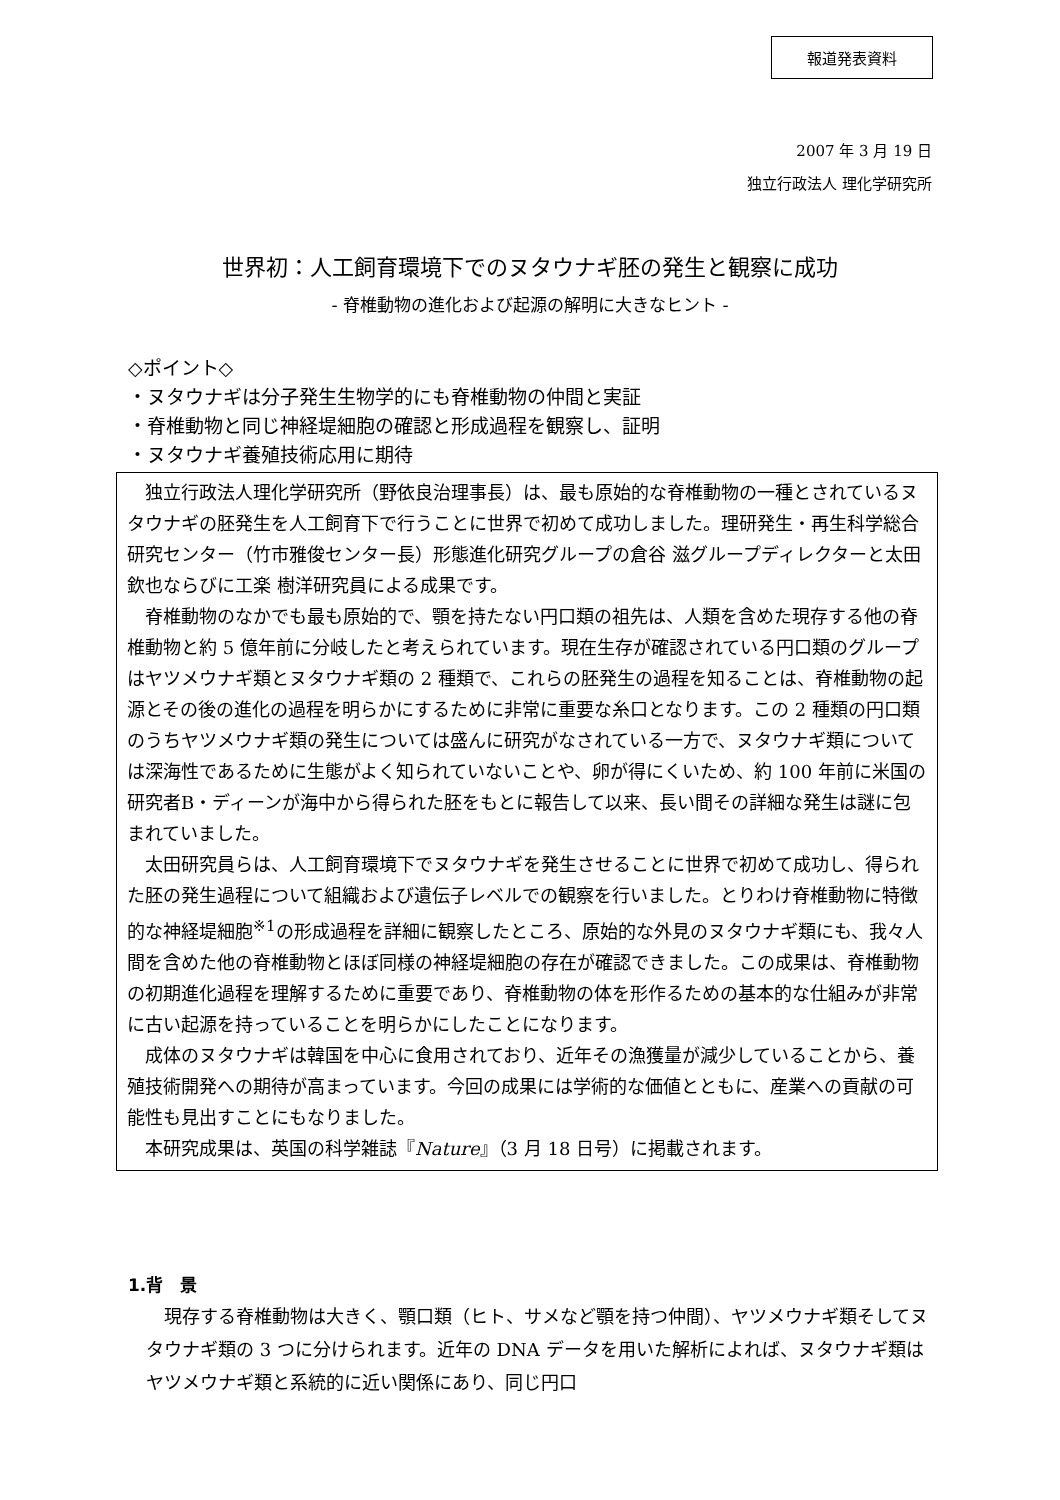報道発表資料
2007 年 3 月 19 日
独立行政法人 理化学研究所
世界初：人工飼育環境下でのヌタウナギ胚の発生と観察に成功
- 脊椎動物の進化および起源の解明に大きなヒント -
◇ポイント◇
・ヌタウナギは分子発生生物学的にも脊椎動物の仲間と実証
・脊椎動物と同じ神経堤細胞の確認と形成過程を観察し、証明
・ヌタウナギ養殖技術応用に期待
独立行政法人理化学研究所（野依良治理事長）は、最も原始的な脊椎動物の一種とされているヌタウナギの胚発生を人工飼育下で行うことに世界で初めて成功しました。理研発生・再生科学総合研究センター（竹市雅俊センター長）形態進化研究グループの倉谷 滋グループディレクターと太田 欽也ならびに工楽 樹洋研究員による成果です。
脊椎動物のなかでも最も原始的で、顎を持たない円口類の祖先は、人類を含めた現存する他の脊椎動物と約 5 億年前に分岐したと考えられています。現在生存が確認されている円口類のグループはヤツメウナギ類とヌタウナギ類の 2 種類で、これらの胚発生の過程を知ることは、脊椎動物の起源とその後の進化の過程を明らかにするために非常に重要な糸口となります。この 2 種類の円口類のうちヤツメウナギ類の発生については盛んに研究がなされている一方で、ヌタウナギ類については深海性であるために生態がよく知られていないことや、卵が得にくいため、約 100 年前に米国の研究者B・ディーンが海中から得られた胚をもとに報告して以来、長い間その詳細な発生は謎に包まれていました。
太田研究員らは、人工飼育環境下でヌタウナギを発生させることに世界で初めて成功し、得られた胚の発生過程について組織および遺伝子レベルでの観察を行いました。とりわけ脊椎動物に特徴的な神経堤細胞<sup>※1</sup>の形成過程を詳細に観察したところ、原始的な外見のヌタウナギ類にも、我々人間を含めた他の脊椎動物とほぼ同様の神経堤細胞の存在が確認できました。この成果は、脊椎動物の初期進化過程を理解するために重要であり、脊椎動物の体を形作るための基本的な仕組みが非常に古い起源を持っていることを明らかにしたことになります。
成体のヌタウナギは韓国を中心に食用されており、近年その漁獲量が減少していることから、養殖技術開発への期待が高まっています。今回の成果には学術的な価値とともに、産業への貢献の可能性も見出すことにもなりました。
本研究成果は、英国の科学雑誌『Nature』（3 月 18 日号）に掲載されます。
1.背　景
現存する脊椎動物は大きく、顎口類（ヒト、サメなど顎を持つ仲間）、ヤツメウナギ類そしてヌタウナギ類の 3 つに分けられます。近年の DNA データを用いた解析によれば、ヌタウナギ類はヤツメウナギ類と系統的に近い関係にあり、同じ円口